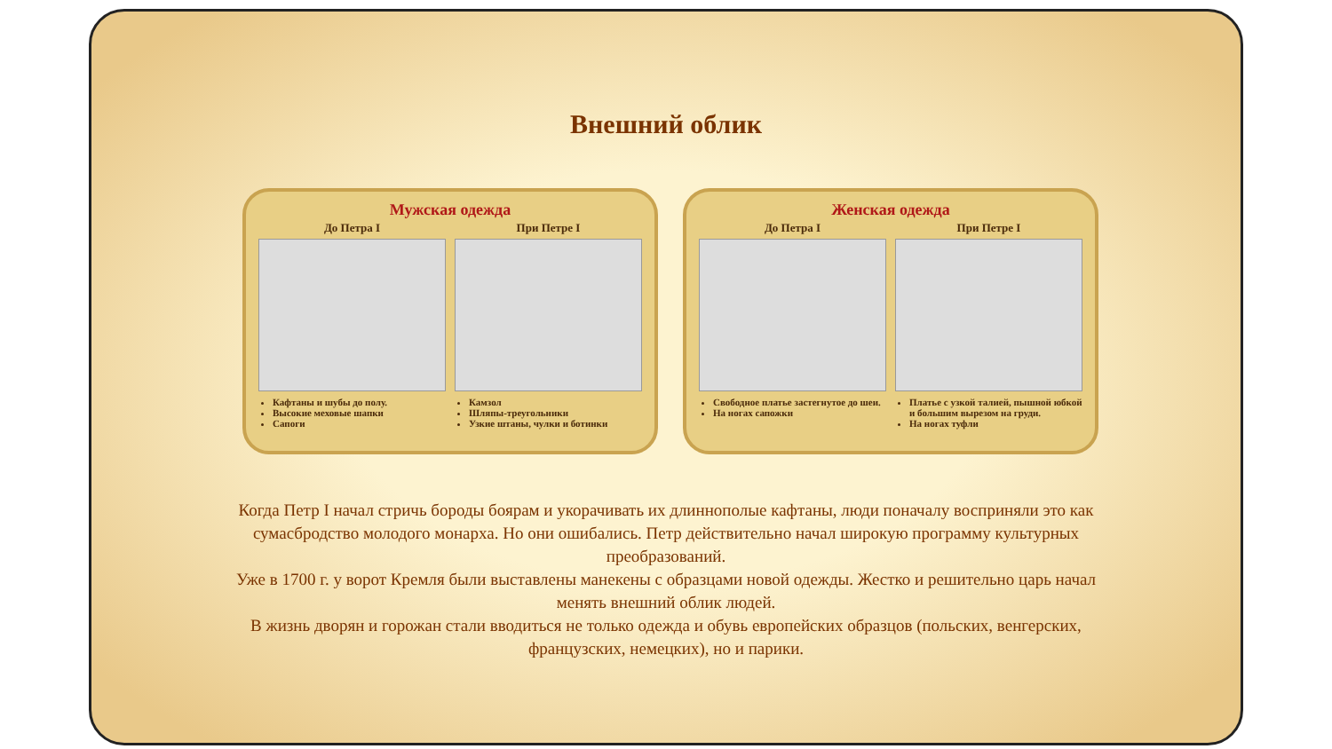Внешний облик
Мужская одежда
До Петра I
Кафтаны и шубы до полу.
Высокие меховые шапки
Сапоги
При Петре I
Камзол
Шляпы-треугольники
Узкие штаны, чулки и ботинки
Женская одежда
До Петра I
Свободное платье застегнутое до шеи.
На ногах сапожки
При Петре I
Платье с узкой талией, пышной юбкой и большим вырезом на груди.
На ногах туфли
Когда Петр I начал стричь бороды боярам и укорачивать их длиннополые кафтаны, люди поначалу восприняли это как сумасбродство молодого монарха. Но они ошибались. Петр действительно начал широкую программу культурных преобразований.
Уже в 1700 г. у ворот Кремля были выставлены манекены с образцами новой одежды. Жестко и решительно царь начал менять внешний облик людей.
В жизнь дворян и горожан стали вводиться не только одежда и обувь европейских образцов (польских, венгерских, французских, немецких), но и парики.